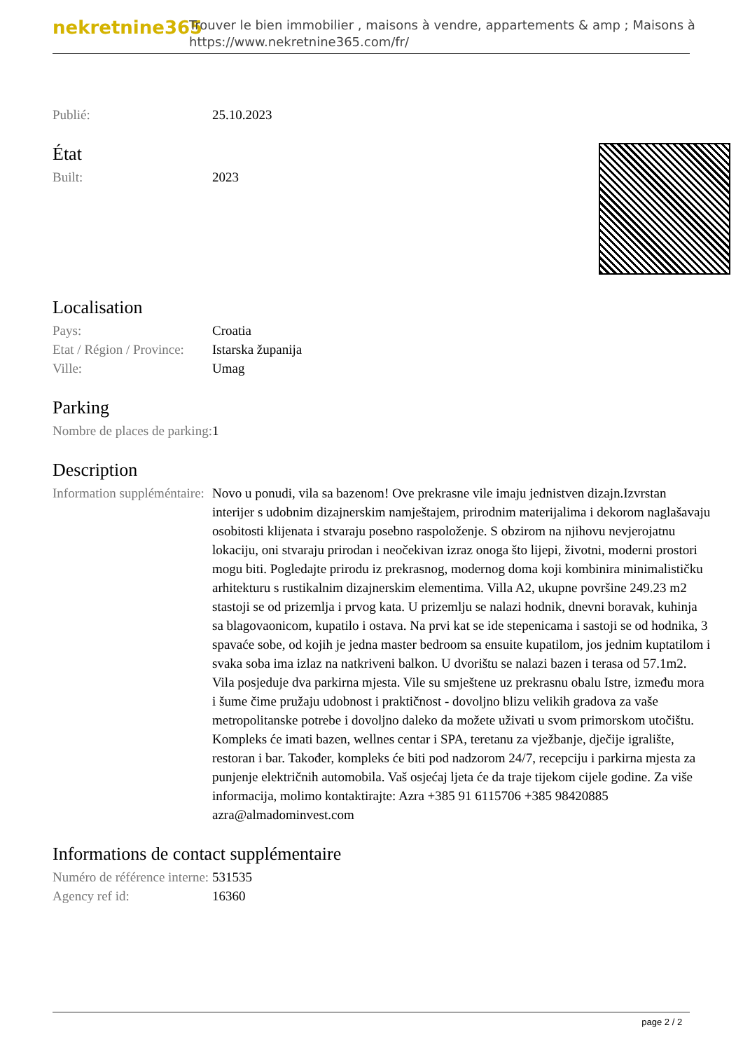nekretnine365
Trouver le bien immobilier , maisons à vendre, appartements & amp ; Maisons à
https://www.nekretnine365.com/fr/
| Publié: | 25.10.2023 |
État
| Built: | 2023 |
Localisation
| Pays: | Croatia |
| Etat / Région / Province: | Istarska županija |
| Ville: | Umag |
Parking
| Nombre de places de parking: | 1 |
Description
| Information suppléméntaire: | Novo u ponudi, vila sa bazenom! Ove prekrasne vile imaju jednistven dizajn.Izvrstan interijer s udobnim dizajnerskim namještajem, prirodnim materijalima i dekorom naglašavaju osobitosti klijenata i stvaraju posebno raspoloženje. S obzirom na njihovu nevjerojatnu lokaciju, oni stvaraju prirodan i neočekivan izraz onoga što lijepi, životni, moderni prostori mogu biti. Pogledajte prirodu iz prekrasnog, modernog doma koji kombinira minimalističku arhitekturu s rustikalnim dizajnerskim elementima. Villa A2, ukupne površine 249.23 m2 stastoji se od prizemlja i prvog kata. U prizemlju se nalazi hodnik, dnevni boravak, kuhinja sa blagovaonicom, kupatilo i ostava. Na prvi kat se ide stepenicama i sastoji se od hodnika, 3 spavaće sobe, od kojih je jedna master bedroom sa ensuite kupatilom, jos jednim kuptatilom i svaka soba ima izlaz na natkriveni balkon. U dvorištu se nalazi bazen i terasa od 57.1m2. Vila posjeduje dva parkirna mjesta. Vile su smještene uz prekrasnu obalu Istre, između mora i šume čime pružaju udobnost i praktičnost - dovoljno blizu velikih gradova za vaše metropolitanske potrebe i dovoljno daleko da možete uživati u svom primorskom utočištu. Kompleks će imati bazen, wellnes centar i SPA, teretanu za vježbanje, dječije igralište, restoran i bar. Također, kompleks će biti pod nadzorom 24/7, recepciju i parkirna mjesta za punjenje električnih automobila. Vaš osjećaj ljeta će da traje tijekom cijele godine. Za više informacija, molimo kontaktirajte: Azra +385 91 6115706 +385 98420885 azra@almadominvest.com |
Informations de contact supplémentaire
| Numéro de référence interne: | 531535 |
| Agency ref id: | 16360 |
page 2 / 2